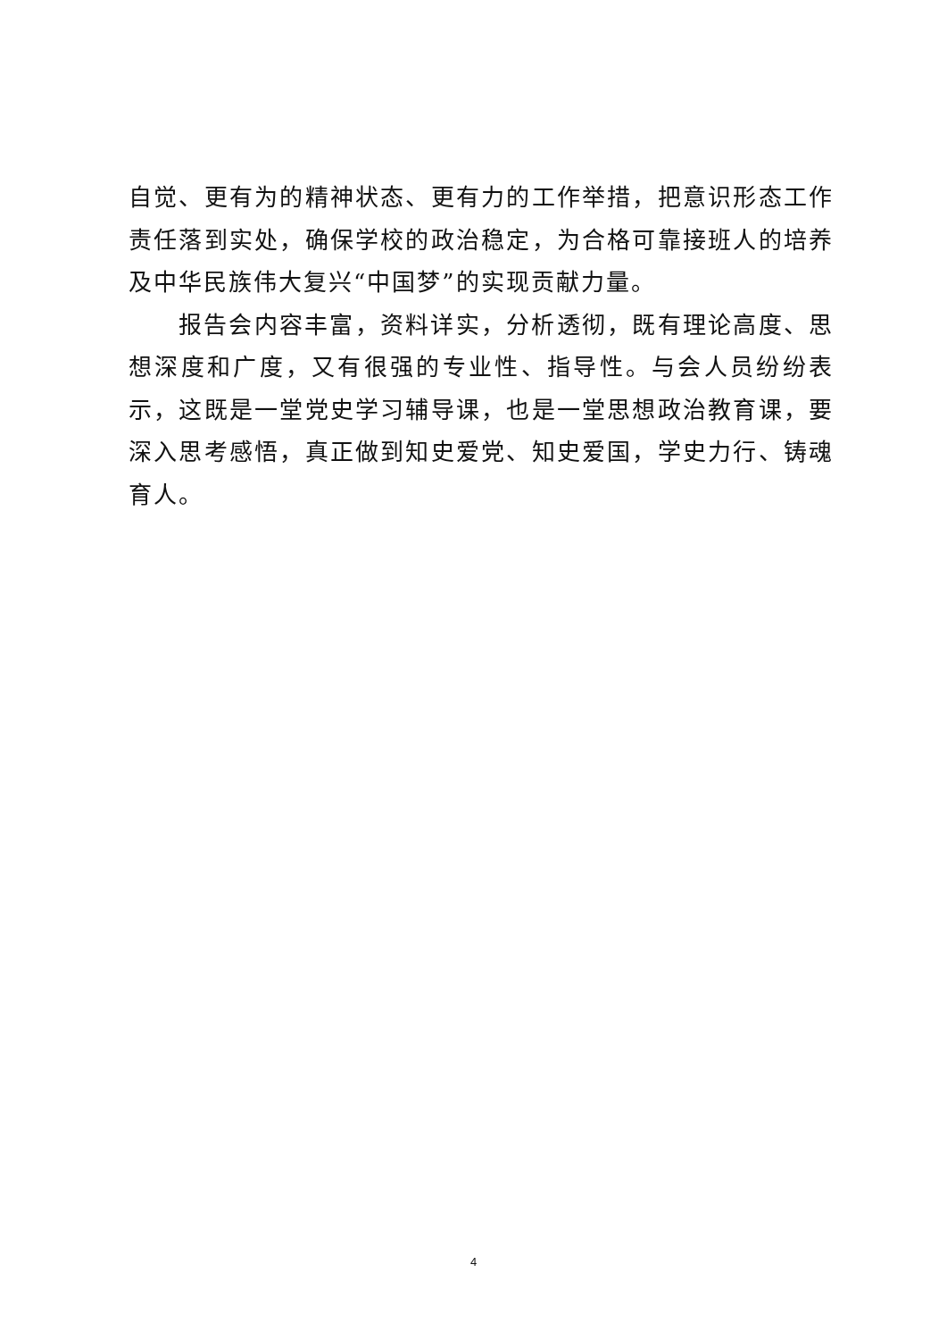自觉、更有为的精神状态、更有力的工作举措，把意识形态工作责任落到实处，确保学校的政治稳定，为合格可靠接班人的培养及中华民族伟大复兴“中国梦”的实现贡献力量。
报告会内容丰富，资料详实，分析透彻，既有理论高度、思想深度和广度，又有很强的专业性、指导性。与会人员纷纷表示，这既是一堂党史学习辅导课，也是一堂思想政治教育课，要深入思考感悟，真正做到知史爱党、知史爱国，学史力行、铸魂育人。
4